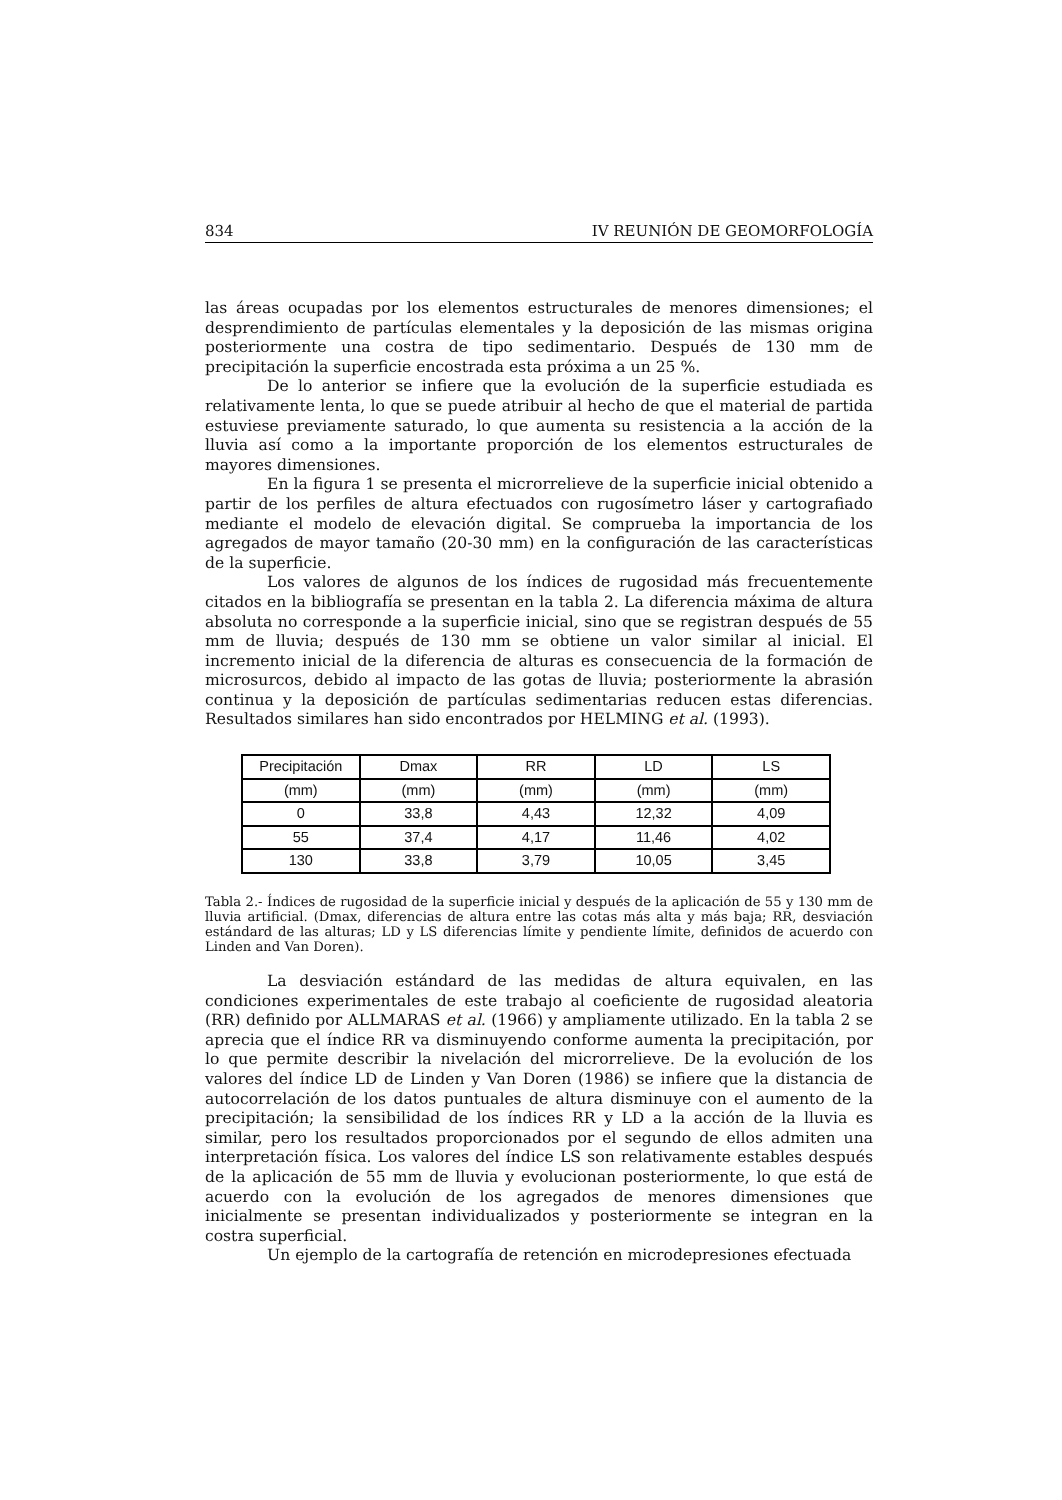834 IV REUNIÓN DE GEOMORFOLOGÍA
las áreas ocupadas por los elementos estructurales de menores dimensiones; el desprendimiento de partículas elementales y la deposición de las mismas origina posteriormente una costra de tipo sedimentario. Después de 130 mm de precipitación la superficie encostrada esta próxima a un 25 %.
De lo anterior se infiere que la evolución de la superficie estudiada es relativamente lenta, lo que se puede atribuir al hecho de que el material de partida estuviese previamente saturado, lo que aumenta su resistencia a la acción de la lluvia así como a la importante proporción de los elementos estructurales de mayores dimensiones.
En la figura 1 se presenta el microrrelieve de la superficie inicial obtenido a partir de los perfiles de altura efectuados con rugosímetro láser y cartografiado mediante el modelo de elevación digital. Se comprueba la importancia de los agregados de mayor tamaño (20-30 mm) en la configuración de las características de la superficie.
Los valores de algunos de los índices de rugosidad más frecuentemente citados en la bibliografía se presentan en la tabla 2. La diferencia máxima de altura absoluta no corresponde a la superficie inicial, sino que se registran después de 55 mm de lluvia; después de 130 mm se obtiene un valor similar al inicial. El incremento inicial de la diferencia de alturas es consecuencia de la formación de microsurcos, debido al impacto de las gotas de lluvia; posteriormente la abrasión continua y la deposición de partículas sedimentarias reducen estas diferencias. Resultados similares han sido encontrados por HELMING et al. (1993).
| Precipitación | Dmax | RR | LD | LS |
| (mm) | (mm) | (mm) | (mm) | (mm) |
| 0 | 33,8 | 4,43 | 12,32 | 4,09 |
| 55 | 37,4 | 4,17 | 11,46 | 4,02 |
| 130 | 33,8 | 3,79 | 10,05 | 3,45 |
Tabla 2.- Índices de rugosidad de la superficie inicial y después de la aplicación de 55 y 130 mm de lluvia artificial. (Dmax, diferencias de altura entre las cotas más alta y más baja; RR, desviación estándard de las alturas; LD y LS diferencias límite y pendiente límite, definidos de acuerdo con Linden and Van Doren).
La desviación estándard de las medidas de altura equivalen, en las condiciones experimentales de este trabajo al coeficiente de rugosidad aleatoria (RR) definido por ALLMARAS et al. (1966) y ampliamente utilizado. En la tabla 2 se aprecia que el índice RR va disminuyendo conforme aumenta la precipitación, por lo que permite describir la nivelación del microrrelieve. De la evolución de los valores del índice LD de Linden y Van Doren (1986) se infiere que la distancia de autocorrelación de los datos puntuales de altura disminuye con el aumento de la precipitación; la sensibilidad de los índices RR y LD a la acción de la lluvia es similar, pero los resultados proporcionados por el segundo de ellos admiten una interpretación física. Los valores del índice LS son relativamente estables después de la aplicación de 55 mm de lluvia y evolucionan posteriormente, lo que está de acuerdo con la evolución de los agregados de menores dimensiones que inicialmente se presentan individualizados y posteriormente se integran en la costra superficial.
Un ejemplo de la cartografía de retención en microdepresiones efectuada